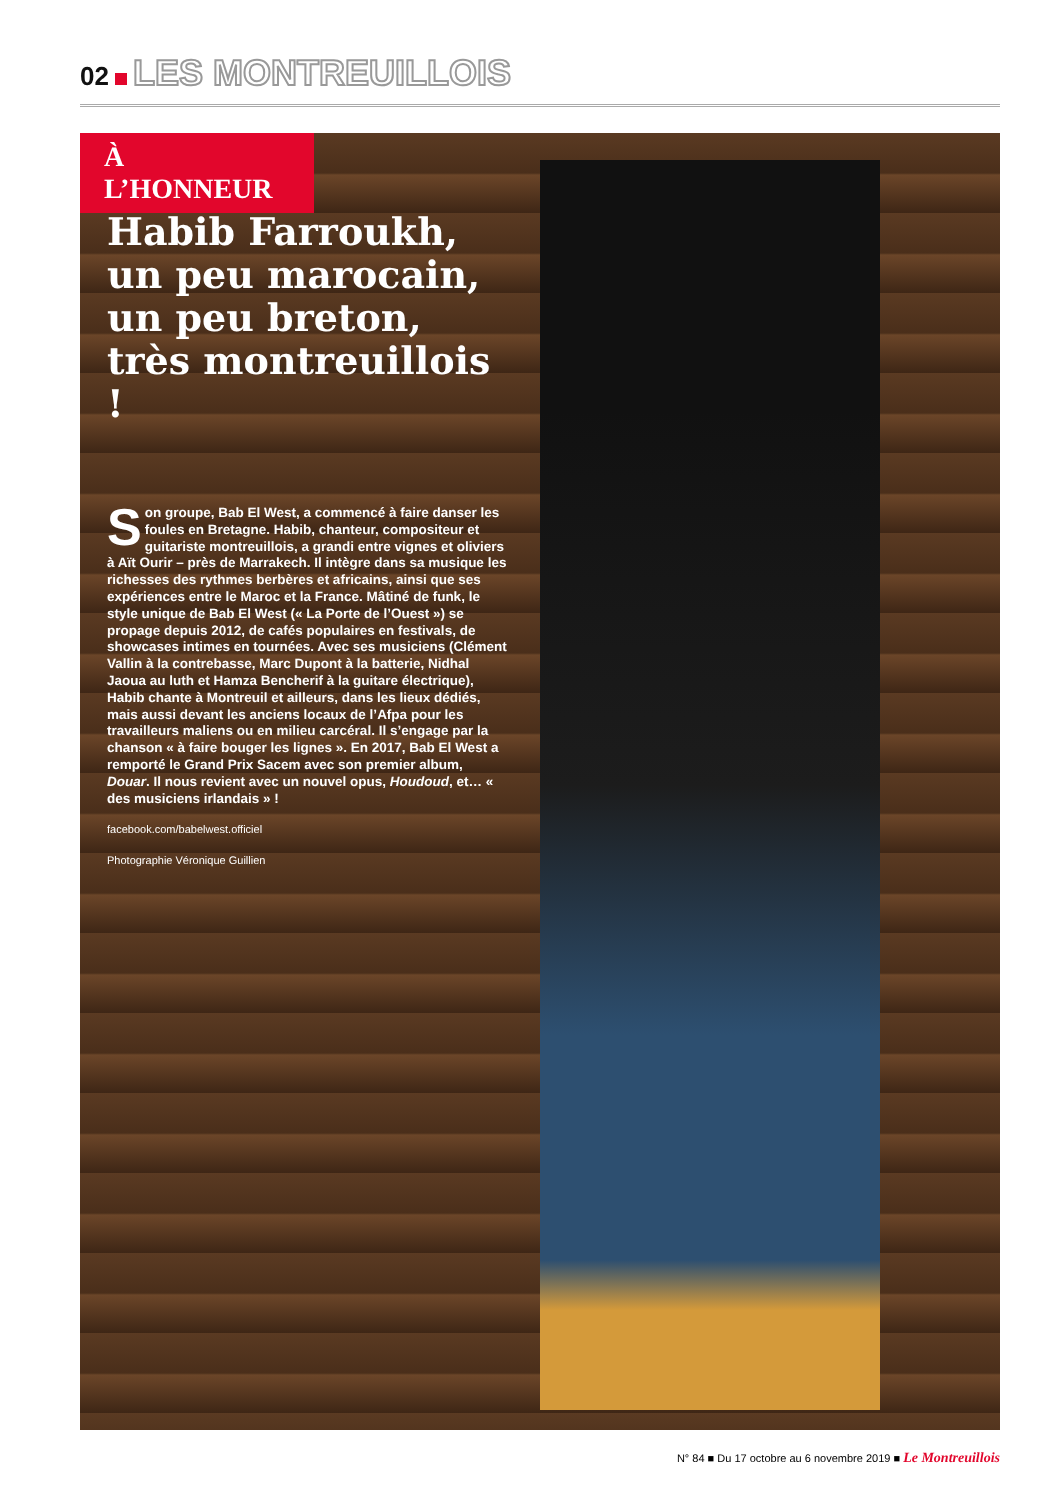02 LES MONTREUILLOIS
À L’HONNEUR
Habib Farroukh, un peu marocain, un peu breton, très montreuillois !
Son groupe, Bab El West, a commencé à faire danser les foules en Bretagne. Habib, chanteur, compositeur et guitariste montreuillois, a grandi entre vignes et oliviers à Aït Ourir – près de Marrakech. Il intègre dans sa musique les richesses des rythmes berbères et africains, ainsi que ses expériences entre le Maroc et la France. Mâtiné de funk, le style unique de Bab El West (« La Porte de l’Ouest ») se propage depuis 2012, de cafés populaires en festivals, de showcases intimes en tournées. Avec ses musiciens (Clément Vallin à la contrebasse, Marc Dupont à la batterie, Nidhal Jaoua au luth et Hamza Bencherif à la guitare électrique), Habib chante à Montreuil et ailleurs, dans les lieux dédiés, mais aussi devant les anciens locaux de l’Afpa pour les travailleurs maliens ou en milieu carcéral. Il s’engage par la chanson « à faire bouger les lignes ». En 2017, Bab El West a remporté le Grand Prix Sacem avec son premier album, Douar. Il nous revient avec un nouvel opus, Houdoud, et… « des musiciens irlandais » !
facebook.com/babelwest.officiel
Photographie Véronique Guillien
N° 84 ■ Du 17 octobre au 6 novembre 2019 ■ Le Montreuillois